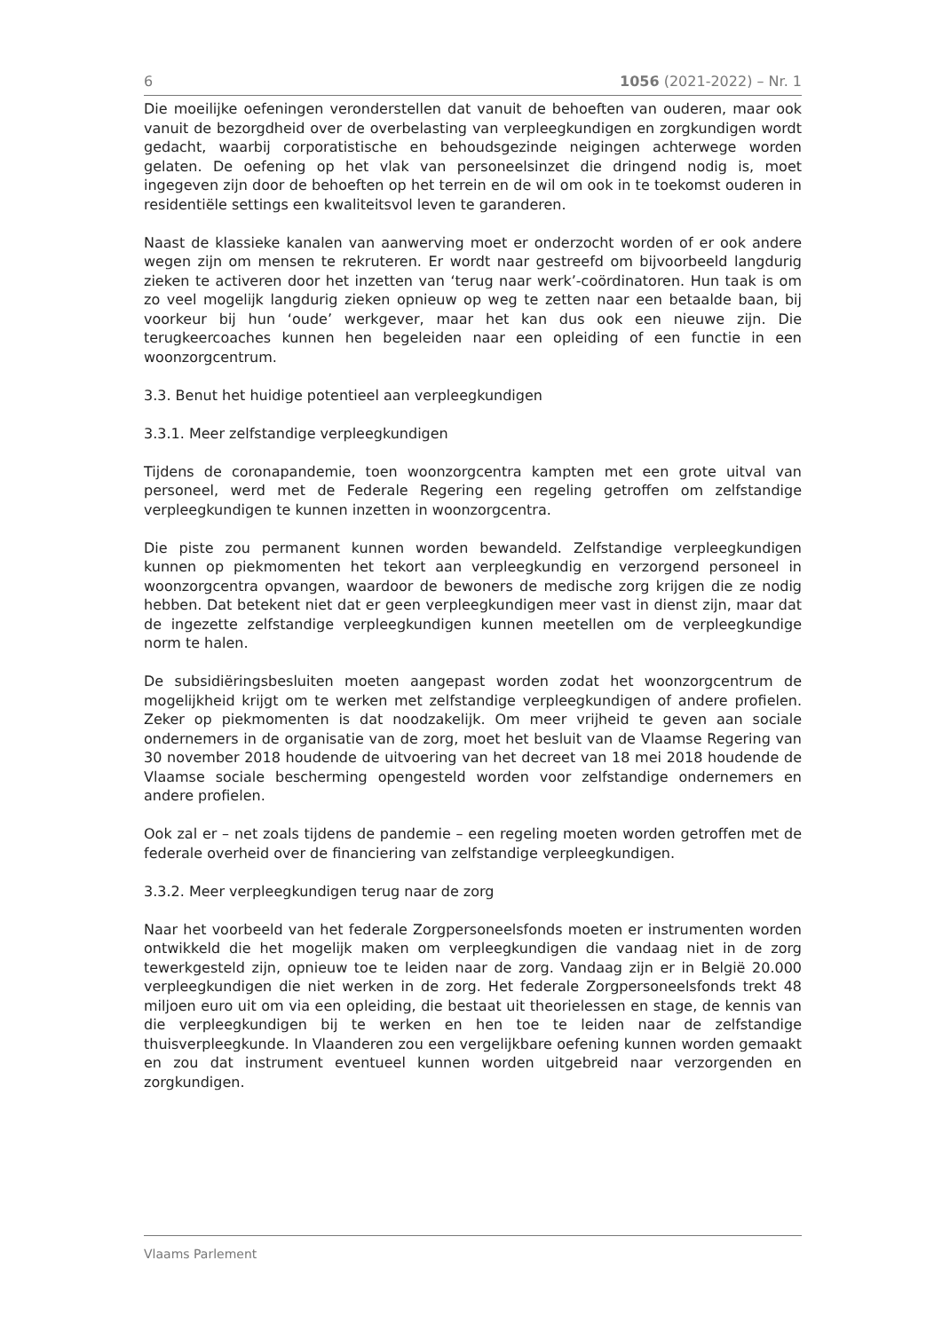6 1056 (2021-2022) – Nr. 1
Die moeilijke oefeningen veronderstellen dat vanuit de behoeften van ouderen, maar ook vanuit de bezorgdheid over de overbelasting van verpleegkundigen en zorgkundigen wordt gedacht, waarbij corporatistische en behoudsgezinde neigingen achterwege worden gelaten. De oefening op het vlak van personeelsinzet die dringend nodig is, moet ingegeven zijn door de behoeften op het terrein en de wil om ook in te toekomst ouderen in residentiële settings een kwaliteitsvol leven te garanderen.
Naast de klassieke kanalen van aanwerving moet er onderzocht worden of er ook andere wegen zijn om mensen te rekruteren. Er wordt naar gestreefd om bijvoorbeeld langdurig zieken te activeren door het inzetten van ‘terug naar werk’-coördinatoren. Hun taak is om zo veel mogelijk langdurig zieken opnieuw op weg te zetten naar een betaalde baan, bij voorkeur bij hun ‘oude’ werkgever, maar het kan dus ook een nieuwe zijn. Die terugkeercoaches kunnen hen begeleiden naar een opleiding of een functie in een woonzorgcentrum.
3.3. Benut het huidige potentieel aan verpleegkundigen
3.3.1. Meer zelfstandige verpleegkundigen
Tijdens de coronapandemie, toen woonzorgcentra kampten met een grote uitval van personeel, werd met de Federale Regering een regeling getroffen om zelfstandige verpleegkundigen te kunnen inzetten in woonzorgcentra.
Die piste zou permanent kunnen worden bewandeld. Zelfstandige verpleegkundigen kunnen op piekmomenten het tekort aan verpleegkundig en verzorgend personeel in woonzorgcentra opvangen, waardoor de bewoners de medische zorg krijgen die ze nodig hebben. Dat betekent niet dat er geen verpleegkundigen meer vast in dienst zijn, maar dat de ingezette zelfstandige verpleegkundigen kunnen meetellen om de verpleegkundige norm te halen.
De subsidiëringsbesluiten moeten aangepast worden zodat het woonzorgcentrum de mogelijkheid krijgt om te werken met zelfstandige verpleegkundigen of andere profielen. Zeker op piekmomenten is dat noodzakelijk. Om meer vrijheid te geven aan sociale ondernemers in de organisatie van de zorg, moet het besluit van de Vlaamse Regering van 30 november 2018 houdende de uitvoering van het decreet van 18 mei 2018 houdende de Vlaamse sociale bescherming opengesteld worden voor zelfstandige ondernemers en andere profielen.
Ook zal er – net zoals tijdens de pandemie – een regeling moeten worden getroffen met de federale overheid over de financiering van zelfstandige verpleegkundigen.
3.3.2. Meer verpleegkundigen terug naar de zorg
Naar het voorbeeld van het federale Zorgpersoneelsfonds moeten er instrumenten worden ontwikkeld die het mogelijk maken om verpleegkundigen die vandaag niet in de zorg tewerkgesteld zijn, opnieuw toe te leiden naar de zorg. Vandaag zijn er in België 20.000 verpleegkundigen die niet werken in de zorg. Het federale Zorgpersoneelsfonds trekt 48 miljoen euro uit om via een opleiding, die bestaat uit theorielessen en stage, de kennis van die verpleegkundigen bij te werken en hen toe te leiden naar de zelfstandige thuisverpleegkunde. In Vlaanderen zou een vergelijkbare oefening kunnen worden gemaakt en zou dat instrument eventueel kunnen worden uitgebreid naar verzorgenden en zorgkundigen.
Vlaams Parlement